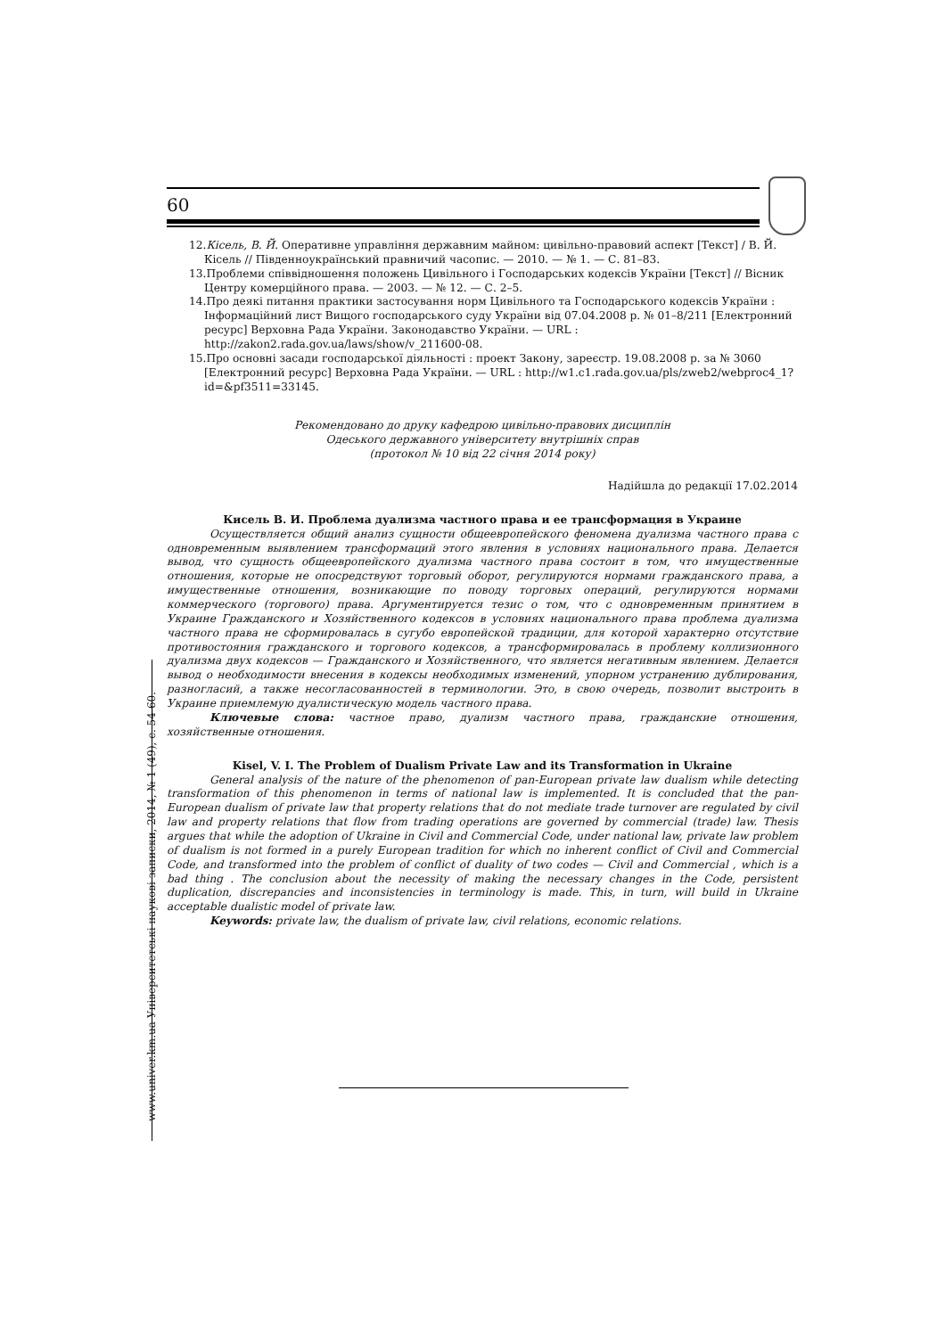60
12.Кісель, В. Й. Оперативне управління державним майном: цивільно-правовий аспект [Текст] / В. Й. Кісель // Південноукраїнський правничий часопис. — 2010. — № 1. — С. 81–83.
13.Проблеми співвідношення положень Цивільного і Господарських кодексів України [Текст] // Вісник Центру комерційного права. — 2003. — № 12. — С. 2–5.
14.Про деякі питання практики застосування норм Цивільного та Господарського кодексів України : Інформаційний лист Вищого господарського суду України від 07.04.2008 р. № 01–8/211 [Електронний ресурс] Верховна Рада України. Законодавство України. — URL : http://zakon2.rada.gov.ua/laws/show/v_211600-08.
15.Про основні засади господарської діяльності : проект Закону, зареєстр. 19.08.2008 р. за № 3060 [Електронний ресурс] Верховна Рада України. — URL : http://w1.c1.rada.gov.ua/pls/zweb2/webproc4_1?id=&pf3511=33145.
Рекомендовано до друку кафедрою цивільно-правових дисциплін
Одеського державного університету внутрішніх справ
(протокол № 10 від 22 січня 2014 року)
Надійшла до редакції 17.02.2014
Кисель В. И. Проблема дуализма частного права и ее трансформация в Украине
Осуществляется общий анализ сущности общеевропейского феномена дуализма частного права с одновременным выявлением трансформаций этого явления в условиях национального права. Делается вывод, что сущность общеевропейского дуализма частного права состоит в том, что имущественные отношения, которые не опосредствуют торговый оборот, регулируются нормами гражданского права, а имущественные отношения, возникающие по поводу торговых операций, регулируются нормами коммерческого (торгового) права. Аргументируется тезис о том, что с одновременным принятием в Украине Гражданского и Хозяйственного кодексов в условиях национального права проблема дуализма частного права не сформировалась в сугубо европейской традиции, для которой характерно отсутствие противостояния гражданского и торгового кодексов, а трансформировалась в проблему коллизионного дуализма двух кодексов — Гражданского и Хозяйственного, что является негативным явлением. Делается вывод о необходимости внесения в кодексы необходимых изменений, упорном устранению дублирования, разногласий, а также несогласованностей в терминологии. Это, в свою очередь, позволит выстроить в Украине приемлемую дуалистическую модель частного права.
Ключевые слова: частное право, дуализм частного права, гражданские отношения, хозяйственные отношения.
Kisel, V. I. The Problem of Dualism Private Law and its Transformation in Ukraine
General analysis of the nature of the phenomenon of pan-European private law dualism while detecting transformation of this phenomenon in terms of national law is implemented. It is concluded that the pan-European dualism of private law that property relations that do not mediate trade turnover are regulated by civil law and property relations that flow from trading operations are governed by commercial (trade) law. Thesis argues that while the adoption of Ukraine in Civil and Commercial Code, under national law, private law problem of dualism is not formed in a purely European tradition for which no inherent conflict of Civil and Commercial Code, and transformed into the problem of conflict of duality of two codes — Civil and Commercial , which is a bad thing . The conclusion about the necessity of making the necessary changes in the Code, persistent duplication, discrepancies and inconsistencies in terminology is made. This, in turn, will build in Ukraine acceptable dualistic model of private law.
Keywords: private law, the dualism of private law, civil relations, economic relations.
www.univer.km.ua Університетські наукові записки, 2014, № 1 (49), с. 54-60.